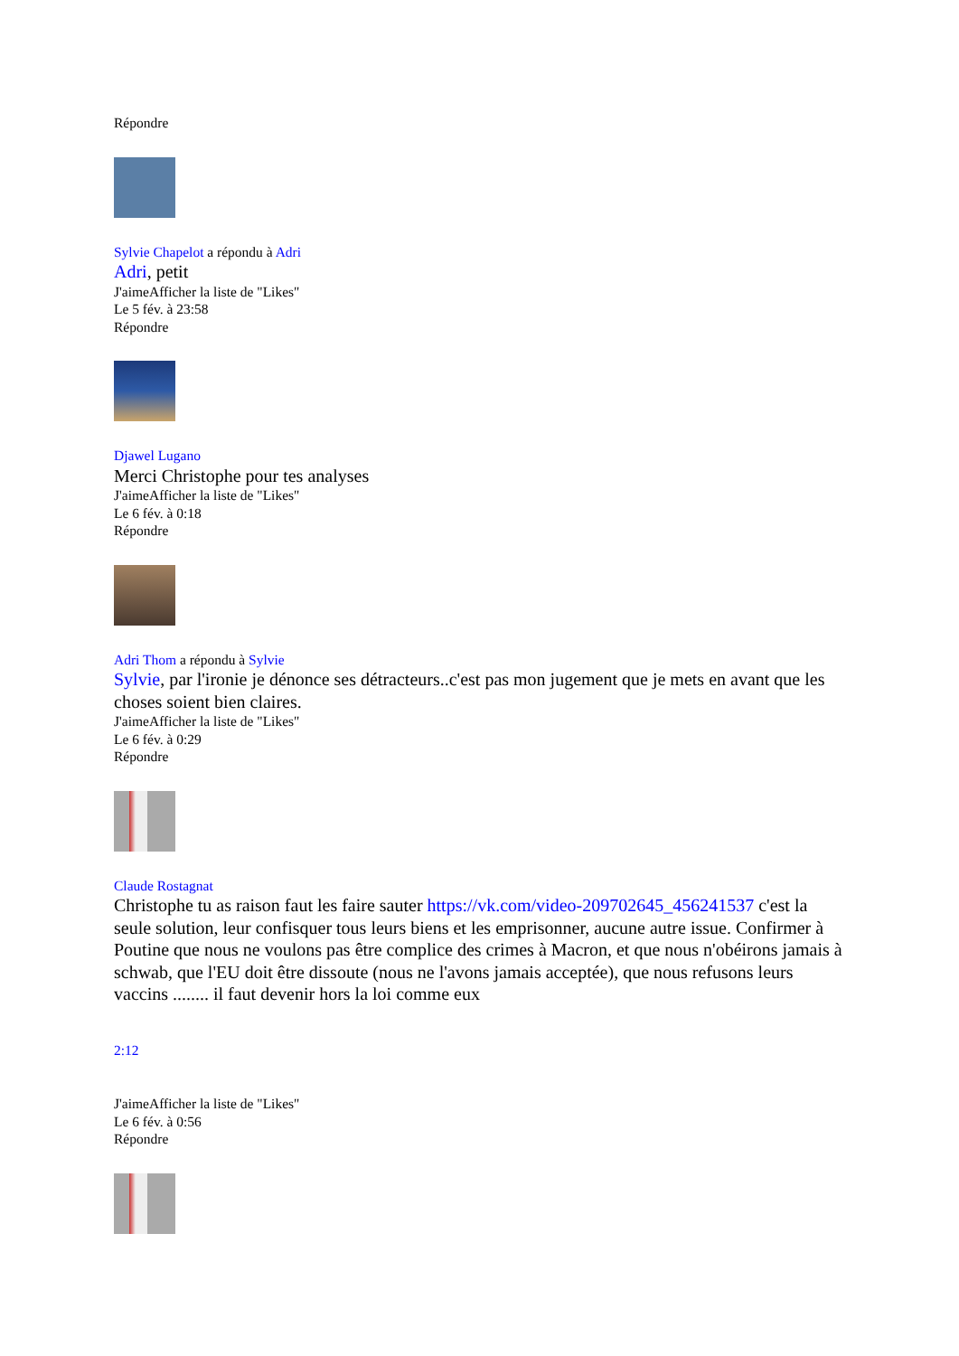Répondre
Sylvie Chapelot a répondu à Adri
Adri, petit
J'aimeAfficher la liste de "Likes"
Le 5 fév. à 23:58
Répondre
Djawel Lugano
Merci Christophe pour tes analyses
J'aimeAfficher la liste de "Likes"
Le 6 fév. à 0:18
Répondre
Adri Thom a répondu à Sylvie
Sylvie, par l'ironie je dénonce ses détracteurs..c'est pas mon jugement que je mets en avant que les choses soient bien claires.
J'aimeAfficher la liste de "Likes"
Le 6 fév. à 0:29
Répondre
Claude Rostagnat
Christophe tu as raison faut les faire sauter https://vk.com/video-209702645_456241537 c'est la seule solution, leur confisquer tous leurs biens et les emprisonner, aucune autre issue. Confirmer à Poutine que nous ne voulons pas être complice des crimes à Macron, et que nous n'obéirons jamais à schwab, que l'EU doit être dissoute (nous ne l'avons jamais acceptée), que nous refusons leurs vaccins ........ il faut devenir hors la loi comme eux
2:12
J'aimeAfficher la liste de "Likes"
Le 6 fév. à 0:56
Répondre